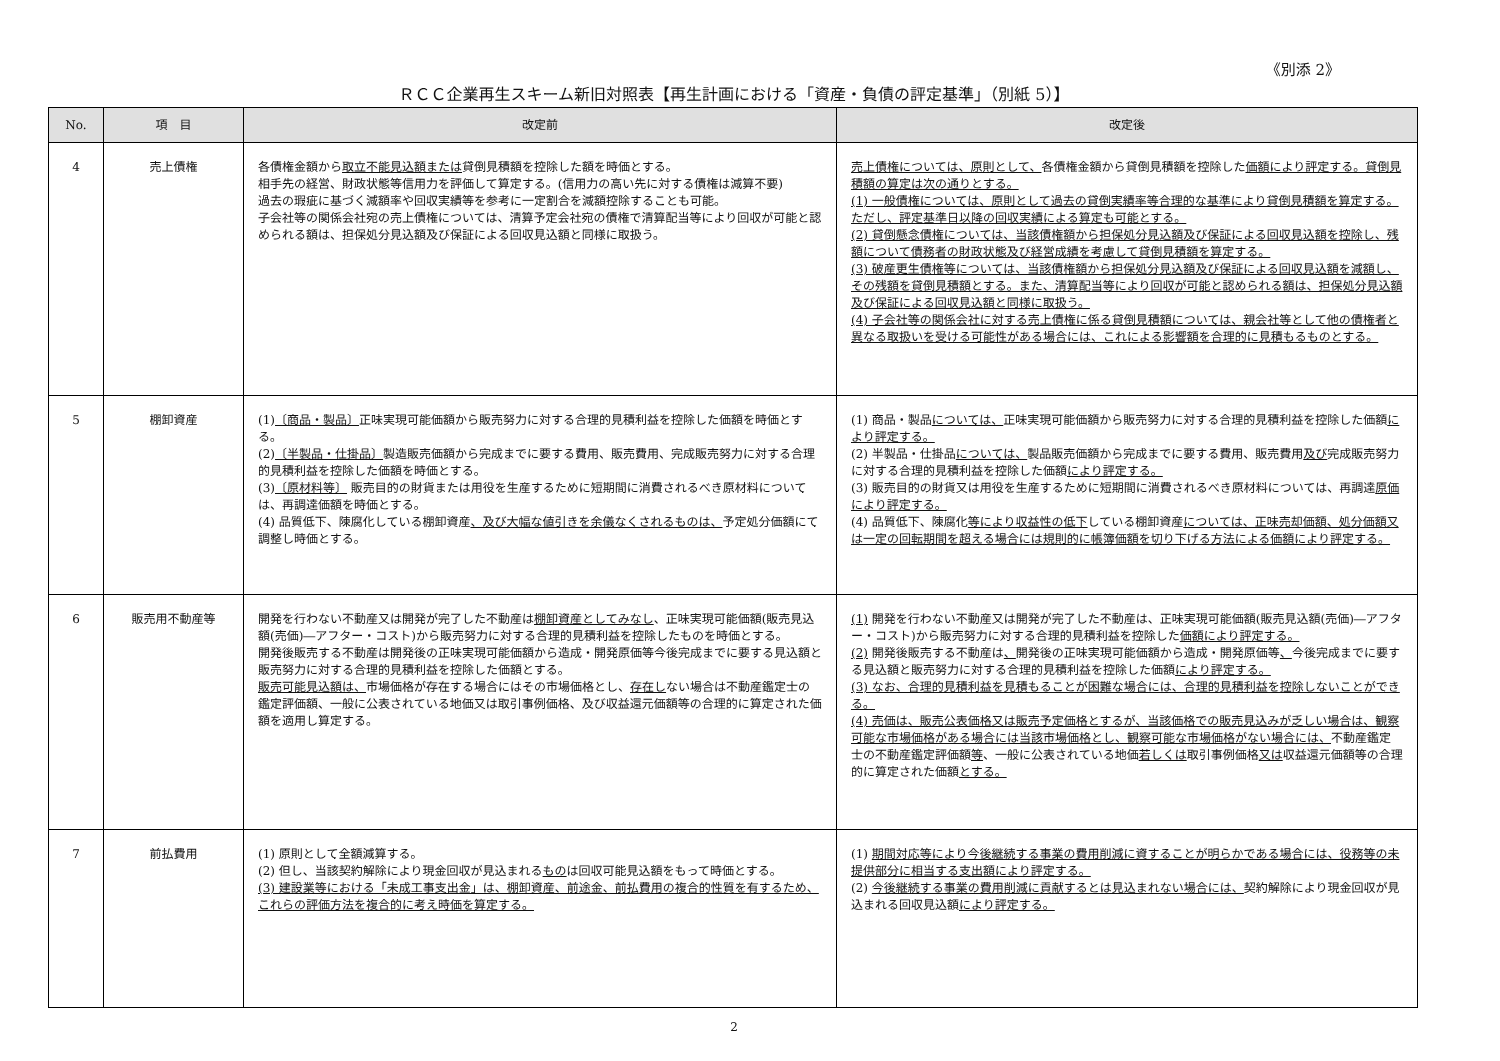《別添 2》
ＲＣＣ企業再生スキーム新旧対照表【再生計画における「資産・負債の評定基準」（別紙 5）】
| No. | 項 目 | 改定前 | 改定後 |
| --- | --- | --- | --- |
| 4 | 売上債権 | 各債権金額から 取立不能見込額または 貸倒見積額を控除した額を時価とする。 相手先の経営、財政状態等信用力を評価して算定する。(信用力の高い先に対する債権は減算不要) 過去の瑕疵に基づく減額率や回収実績等を参考に一定割合を減額控除することも可能。 子会社等の関係会社宛の売上債権については、清算予定会社宛の債権で清算配当等により回収が可能と認められる額は、担保処分見込額及び保証による回収見込額と同様に取扱う。 | 売上債権については、原則として、 各債権金額から貸倒見積額を控除した 価額により評定する。貸倒見積額の算定は次の通りとする。 (1) 一般債権については、原則として過去の貸倒実績率等合理的な基準により貸倒見積額を算定する。ただし、評定基準日以降の回収実績による算定も可能とする。 (2) 貸倒懸念債権については、当該債権額から担保処分見込額及び保証による回収見込額を控除し、残額について債務者の財政状態及び経営成績を考慮して貸倒見積額を算定する。 (3) 破産更生債権等については、当該債権額から担保処分見込額及び保証による回収見込額を減額し、その残額を貸倒見積額とする。また、清算配当等により回収が可能と認められる額は、担保処分見込額及び保証による回収見込額と同様に取扱う。 (4) 子会社等の関係会社に対する売上債権に係る貸倒見積額については、親会社等として他の債権者と異なる取扱いを受ける可能性がある場合には、これによる影響額を合理的に見積もるものとする。 |
| 5 | 棚卸資産 | (1) 〔商品・製品〕 正味実現可能価額から販売努力に対する合理的見積利益を控除した価額を時価とする。 (2) 〔半製品・仕掛品〕 製造販売価額から完成までに要する費用、販売費用、完成販売努力に対する合理的見積利益を控除した価額を時価とする。 (3) 〔原材料等〕 販売目的の財貨または用役を生産するために短期間に消費されるべき原材料については、再調達価額を時価とする。 (4) 品質低下、陳腐化している棚卸資産 、及び大幅な値引きを余儀なくされるものは、 予定処分価額にて調整し時価とする。 | (1) 商品・製品 については、 正味実現可能価額から販売努力に対する合理的見積利益を控除した価額 により評定する。 (2) 半製品・仕掛品 については、 製品販売価額から完成までに要する費用、販売費用 及び 完成販売努力に対する合理的見積利益を控除した価額 により評定する。 (3) 販売目的の財貨又は用役を生産するために短期間に消費されるべき原材料については、再調達 原価により評定する。 (4) 品質低下、陳腐化 等により収益性の低下 している棚卸資産 については、正味売却価額、処分価額又は一定の回転期間を超える場合には規則的に帳簿価額を切り下げる方法による価額により評定する。 |
| 6 | 販売用不動産等 | 開発を行わない不動産又は開発が完了した不動産は 棚卸資産としてみなし 、正味実現可能価額(販売見込額(売価)―アフター・コスト)から販売努力に対する合理的見積利益を控除したものを時価とする。 開発後販売する不動産は開発後の正味実現可能価額から造成・開発原価等今後完成までに要する見込額と販売努力に対する合理的見積利益を控除した価額とする。 販売可能見込額は、 市場価格が存在する場合にはその市場価格とし、 存在し ない場合は不動産鑑定士の鑑定評価額、一般に公表されている地価又は取引事例価格、及び収益還元価額等の合理的に算定された価額を適用し算定する。 | (1) 開発を行わない不動産又は開発が完了した不動産は、正味実現可能価額(販売見込額(売価)―アフター・コスト)から販売努力に対する合理的見積利益を控除した 価額により評定する。 (2) 開発後販売する不動産は 、 開発後の正味実現可能価額から造成・開発原価等 、 今後完成までに要する見込額と販売努力に対する合理的見積利益を控除した価額 により評定する。 (3) なお、合理的見積利益を見積もることが困難な場合には、合理的見積利益を控除しないことができる。 (4) 売価は、販売公表価格又は販売予定価格とするが、当該価格での販売見込みが乏しい場合は、観察可能な市場価格がある場合には当該市場価格とし、観察可能な市場価格がない場合には、 不動産鑑定士の不動産鑑定評価額 等 、一般に公表されている地価 若しくは 取引事例価格 又は 収益還元価額等の合理的に算定された価額 とする。 |
| 7 | 前払費用 | (1) 原則として全額減算する。 (2) 但し、当該契約解除により現金回収が見込まれる もの は回収可能見込額をもって時価とする。 (3) 建設業等における「未成工事支出金」は、棚卸資産、前途金、前払費用の複合的性質を有するため、これらの評価方法を複合的に考え時価を算定する。 | (1) 期間対応等により今後継続する事業の費用削減に資することが明らかである場合には、役務等の未提供部分に相当する支出額により評定する。 (2) 今後継続する事業の費用削減に貢献するとは見込まれない場合には、 契約解除により現金回収が見込まれる回収見込額 により評定する。 |
2